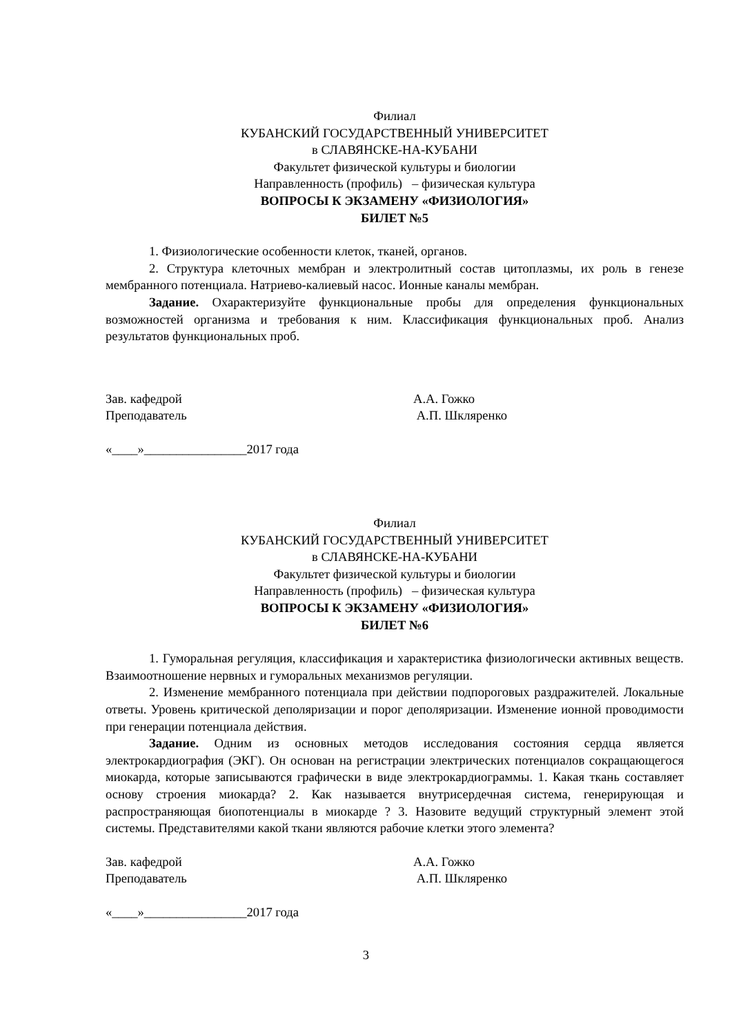Филиал
КУБАНСКИЙ ГОСУДАРСТВЕННЫЙ УНИВЕРСИТЕТ
в СЛАВЯНСКЕ-НА-КУБАНИ
Факультет физической культуры и биологии
Направленность (профиль) – физическая культура
ВОПРОСЫ К ЭКЗАМЕНУ «ФИЗИОЛОГИЯ»
БИЛЕТ №5
1. Физиологические особенности клеток, тканей, органов.
2. Структура клеточных мембран и электролитный состав цитоплазмы, их роль в генезе мембранного потенциала. Натриево-калиевый насос. Ионные каналы мембран.
Задание. Охарактеризуйте функциональные пробы для определения функциональных возможностей организма и требования к ним. Классификация функциональных проб. Анализ результатов функциональных проб.
Зав. кафедрой А.А. Гожко
Преподаватель А.П. Шкляренко
«____»________________2017 года
Филиал
КУБАНСКИЙ ГОСУДАРСТВЕННЫЙ УНИВЕРСИТЕТ
в СЛАВЯНСКЕ-НА-КУБАНИ
Факультет физической культуры и биологии
Направленность (профиль) – физическая культура
ВОПРОСЫ К ЭКЗАМЕНУ «ФИЗИОЛОГИЯ»
БИЛЕТ №6
1. Гуморальная регуляция, классификация и характеристика физиологически активных веществ. Взаимоотношение нервных и гуморальных механизмов регуляции.
2. Изменение мембранного потенциала при действии подпороговых раздражителей. Локальные ответы. Уровень критической деполяризации и порог деполяризации. Изменение ионной проводимости при генерации потенциала действия.
Задание. Одним из основных методов исследования состояния сердца является электрокардиография (ЭКГ). Он основан на регистрации электрических потенциалов сокращающегося миокарда, которые записываются графически в виде электрокардиограммы. 1. Какая ткань составляет основу строения миокарда? 2. Как называется внутрисердечная система, генерирующая и распространяющая биопотенциалы в миокарде ? 3. Назовите ведущий структурный элемент этой системы. Представителями какой ткани являются рабочие клетки этого элемента?
Зав. кафедрой А.А. Гожко
Преподаватель А.П. Шкляренко
«____»________________2017 года
3